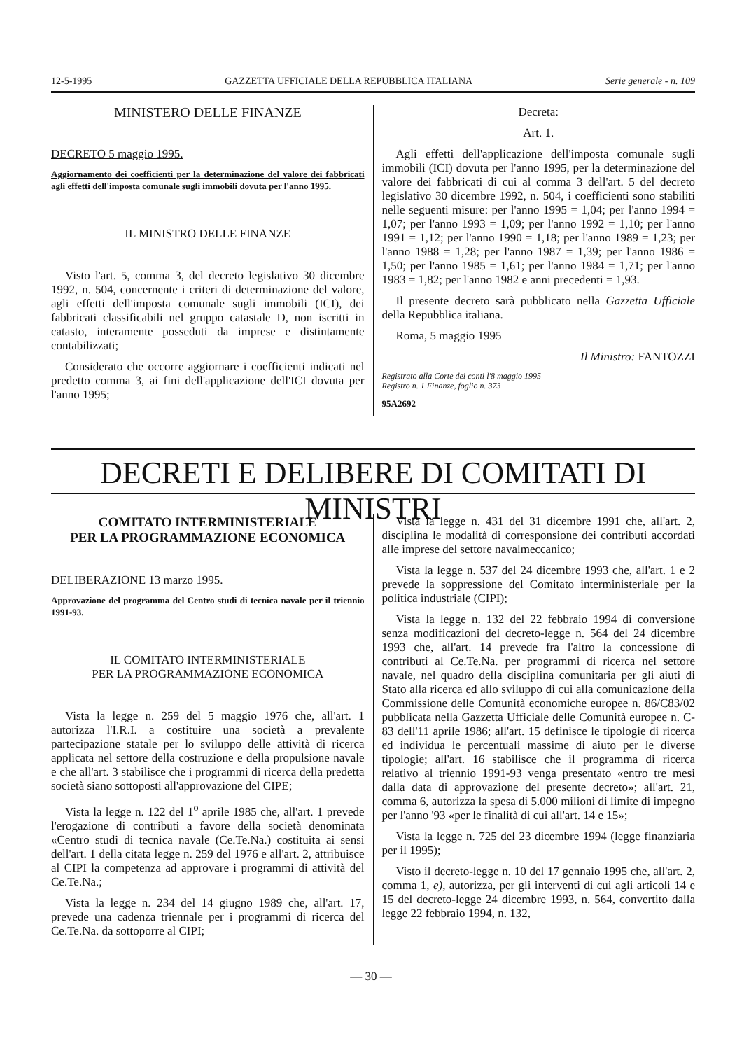12-5-1995 GAZZETTA UFFICIALE DELLA REPUBBLICA ITALIANA Serie generale - n. 109
MINISTERO DELLE FINANZE
DECRETO 5 maggio 1995.
Aggiornamento dei coefficienti per la determinazione del valore dei fabbricati agli effetti dell'imposta comunale sugli immobili dovuta per l'anno 1995.
IL MINISTRO DELLE FINANZE
Visto l'art. 5, comma 3, del decreto legislativo 30 dicembre 1992, n. 504, concernente i criteri di determinazione del valore, agli effetti dell'imposta comunale sugli immobili (ICI), dei fabbricati classificabili nel gruppo catastale D, non iscritti in catasto, interamente posseduti da imprese e distintamente contabilizzati;
Considerato che occorre aggiornare i coefficienti indicati nel predetto comma 3, ai fini dell'applicazione dell'ICI dovuta per l'anno 1995;
Decreta:
Art. 1.
Agli effetti dell'applicazione dell'imposta comunale sugli immobili (ICI) dovuta per l'anno 1995, per la determinazione del valore dei fabbricati di cui al comma 3 dell'art. 5 del decreto legislativo 30 dicembre 1992, n. 504, i coefficienti sono stabiliti nelle seguenti misure: per l'anno 1995 = 1,04; per l'anno 1994 = 1,07; per l'anno 1993 = 1,09; per l'anno 1992 = 1,10; per l'anno 1991 = 1,12; per l'anno 1990 = 1,18; per l'anno 1989 = 1,23; per l'anno 1988 = 1,28; per l'anno 1987 = 1,39; per l'anno 1986 = 1,50; per l'anno 1985 = 1,61; per l'anno 1984 = 1,71; per l'anno 1983 = 1,82; per l'anno 1982 e anni precedenti = 1,93.
Il presente decreto sarà pubblicato nella Gazzetta Ufficiale della Repubblica italiana.
Roma, 5 maggio 1995
Il Ministro: FANTOZZI
Registrato alla Corte dei conti l'8 maggio 1995
Registro n. 1 Finanze, foglio n. 373
95A2692
DECRETI E DELIBERE DI COMITATI DI MINISTRI
COMITATO INTERMINISTERIALE
PER LA PROGRAMMAZIONE ECONOMICA
DELIBERAZIONE 13 marzo 1995.
Approvazione del programma del Centro studi di tecnica navale per il triennio 1991-93.
IL COMITATO INTERMINISTERIALE
PER LA PROGRAMMAZIONE ECONOMICA
Vista la legge n. 259 del 5 maggio 1976 che, all'art. 1 autorizza l'I.R.I. a costituire una società a prevalente partecipazione statale per lo sviluppo delle attività di ricerca applicata nel settore della costruzione e della propulsione navale e che all'art. 3 stabilisce che i programmi di ricerca della predetta società siano sottoposti all'approvazione del CIPE;
Vista la legge n. 122 del 1<sup>o</sup> aprile 1985 che, all'art. 1 prevede l'erogazione di contributi a favore della società denominata «Centro studi di tecnica navale (Ce.Te.Na.) costituita ai sensi dell'art. 1 della citata legge n. 259 del 1976 e all'art. 2, attribuisce al CIPI la competenza ad approvare i programmi di attività del Ce.Te.Na.;
Vista la legge n. 234 del 14 giugno 1989 che, all'art. 17, prevede una cadenza triennale per i programmi di ricerca del Ce.Te.Na. da sottoporre al CIPI;
Vista la legge n. 431 del 31 dicembre 1991 che, all'art. 2, disciplina le modalità di corresponsione dei contributi accordati alle imprese del settore navalmeccanico;
Vista la legge n. 537 del 24 dicembre 1993 che, all'art. 1 e 2 prevede la soppressione del Comitato interministeriale per la politica industriale (CIPI);
Vista la legge n. 132 del 22 febbraio 1994 di conversione senza modificazioni del decreto-legge n. 564 del 24 dicembre 1993 che, all'art. 14 prevede fra l'altro la concessione di contributi al Ce.Te.Na. per programmi di ricerca nel settore navale, nel quadro della disciplina comunitaria per gli aiuti di Stato alla ricerca ed allo sviluppo di cui alla comunicazione della Commissione delle Comunità economiche europee n. 86/C83/02 pubblicata nella Gazzetta Ufficiale delle Comunità europee n. C-83 dell'11 aprile 1986; all'art. 15 definisce le tipologie di ricerca ed individua le percentuali massime di aiuto per le diverse tipologie; all'art. 16 stabilisce che il programma di ricerca relativo al triennio 1991-93 venga presentato «entro tre mesi dalla data di approvazione del presente decreto»; all'art. 21, comma 6, autorizza la spesa di 5.000 milioni di limite di impegno per l'anno '93 «per le finalità di cui all'art. 14 e 15»;
Vista la legge n. 725 del 23 dicembre 1994 (legge finanziaria per il 1995);
Visto il decreto-legge n. 10 del 17 gennaio 1995 che, all'art. 2, comma 1, e), autorizza, per gli interventi di cui agli articoli 14 e 15 del decreto-legge 24 dicembre 1993, n. 564, convertito dalla legge 22 febbraio 1994, n. 132,
— 30 —